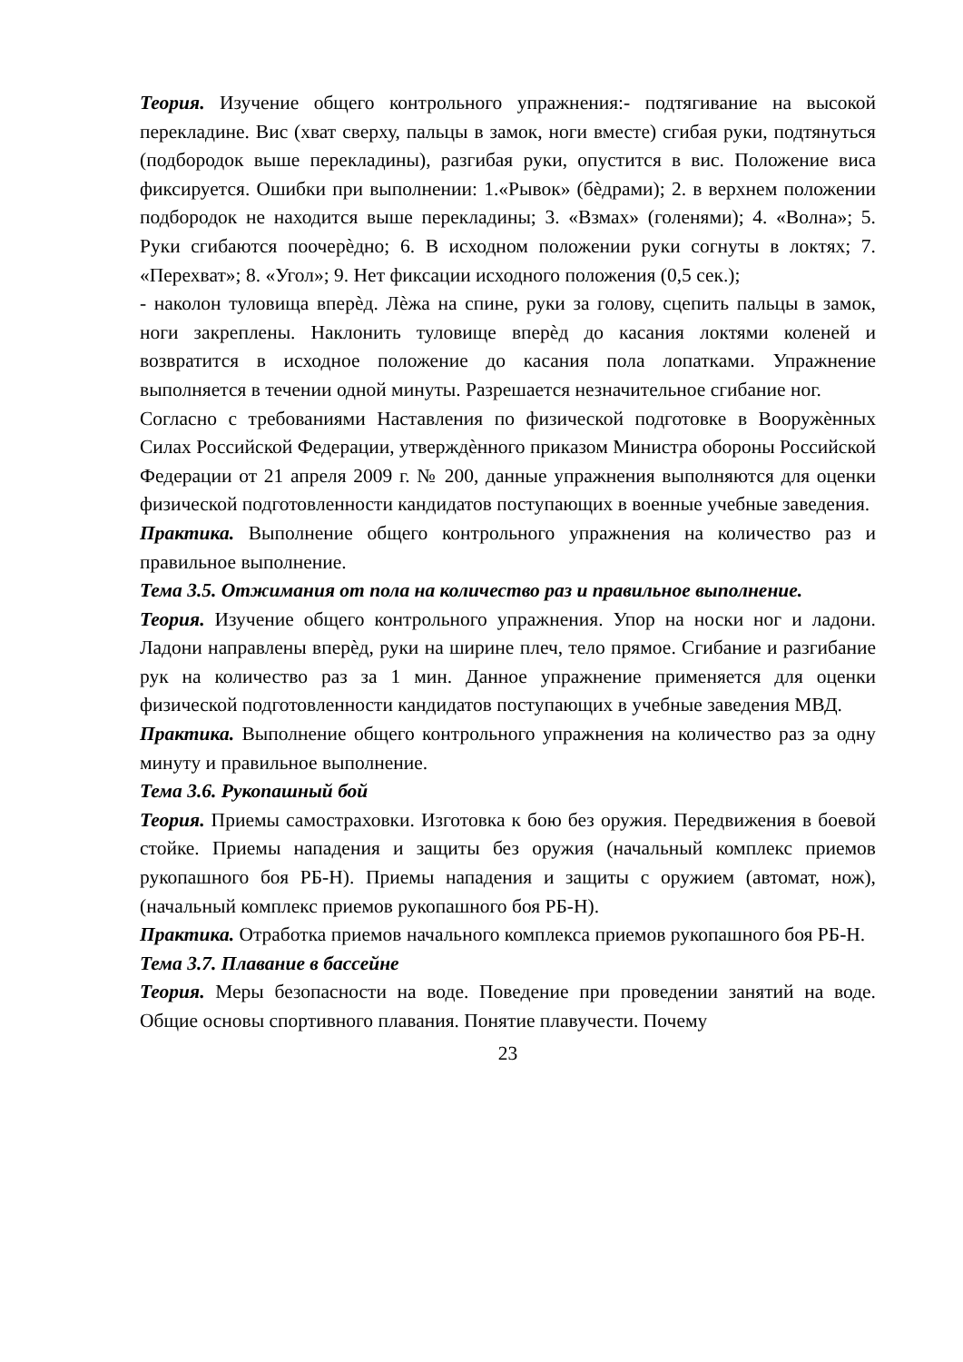Теория. Изучение общего контрольного упражнения:- подтягивание на высокой перекладине. Вис (хват сверху, пальцы в замок, ноги вместе) сгибая руки, подтянуться (подбородок выше перекладины), разгибая руки, опустится в вис. Положение виса фиксируется. Ошибки при выполнении: 1.«Рывок» (бѐдрами); 2. в верхнем положении подбородок не находится выше перекладины; 3. «Взмах» (голенями); 4. «Волна»; 5. Руки сгибаются поочерѐдно; 6. В исходном положении руки согнуты в локтях; 7. «Перехват»; 8. «Угол»; 9. Нет фиксации исходного положения (0,5 сек.);
- наколон туловища вперѐд. Лѐжа на спине, руки за голову, сцепить пальцы в замок, ноги закреплены. Наклонить туловище вперѐд до касания локтями коленей и возвратится в исходное положение до касания пола лопатками. Упражнение выполняется в течении одной минуты. Разрешается незначительное сгибание ног.
Согласно с требованиями Наставления по физической подготовке в Вооружѐнных Силах Российской Федерации, утверждѐнного приказом Министра обороны Российской Федерации от 21 апреля 2009 г. № 200, данные упражнения выполняются для оценки физической подготовленности кандидатов поступающих в военные учебные заведения.
Практика. Выполнение общего контрольного упражнения на количество раз и правильное выполнение.
Тема 3.5. Отжимания от пола на количество раз и правильное выполнение.
Теория. Изучение общего контрольного упражнения. Упор на носки ног и ладони. Ладони направлены вперѐд, руки на ширине плеч, тело прямое. Сгибание и разгибание рук на количество раз за 1 мин. Данное упражнение применяется для оценки физической подготовленности кандидатов поступающих в учебные заведения МВД.
Практика. Выполнение общего контрольного упражнения на количество раз за одну минуту и правильное выполнение.
Тема 3.6. Рукопашный бой
Теория. Приемы самостраховки. Изготовка к бою без оружия. Передвижения в боевой стойке. Приемы нападения и защиты без оружия (начальный комплекс приемов рукопашного боя РБ-Н). Приемы нападения и защиты с оружием (автомат, нож), (начальный комплекс приемов рукопашного боя РБ-Н).
Практика. Отработка приемов начального комплекса приемов рукопашного боя РБ-Н.
Тема 3.7. Плавание в бассейне
Теория. Меры безопасности на воде. Поведение при проведении занятий на воде. Общие основы спортивного плавания. Понятие плавучести. Почему
23